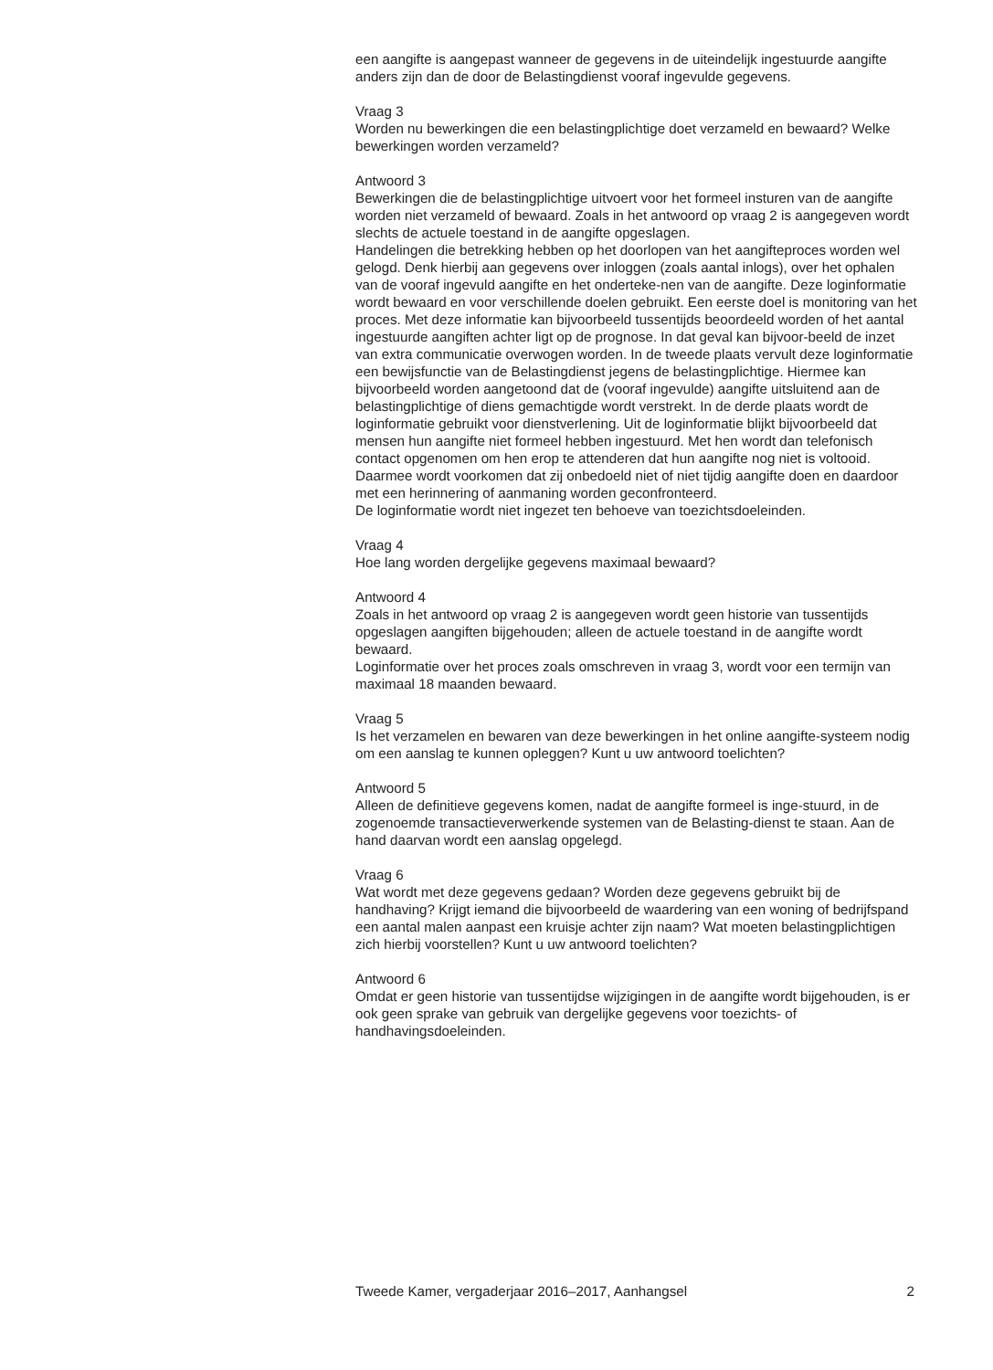een aangifte is aangepast wanneer de gegevens in de uiteindelijk ingestuurde aangifte anders zijn dan de door de Belastingdienst vooraf ingevulde gegevens.
Vraag 3
Worden nu bewerkingen die een belastingplichtige doet verzameld en bewaard? Welke bewerkingen worden verzameld?
Antwoord 3
Bewerkingen die de belastingplichtige uitvoert voor het formeel insturen van de aangifte worden niet verzameld of bewaard. Zoals in het antwoord op vraag 2 is aangegeven wordt slechts de actuele toestand in de aangifte opgeslagen.
Handelingen die betrekking hebben op het doorlopen van het aangifteproces worden wel gelogd. Denk hierbij aan gegevens over inloggen (zoals aantal inlogs), over het ophalen van de vooraf ingevuld aangifte en het onderteke-nen van de aangifte. Deze loginformatie wordt bewaard en voor verschillende doelen gebruikt. Een eerste doel is monitoring van het proces. Met deze informatie kan bijvoorbeeld tussentijds beoordeeld worden of het aantal ingestuurde aangiften achter ligt op de prognose. In dat geval kan bijvoor-beeld de inzet van extra communicatie overwogen worden. In de tweede plaats vervult deze loginformatie een bewijsfunctie van de Belastingdienst jegens de belastingplichtige. Hiermee kan bijvoorbeeld worden aangetoond dat de (vooraf ingevulde) aangifte uitsluitend aan de belastingplichtige of diens gemachtigde wordt verstrekt. In de derde plaats wordt de loginformatie gebruikt voor dienstverlening. Uit de loginformatie blijkt bijvoorbeeld dat mensen hun aangifte niet formeel hebben ingestuurd. Met hen wordt dan telefonisch contact opgenomen om hen erop te attenderen dat hun aangifte nog niet is voltooid. Daarmee wordt voorkomen dat zij onbedoeld niet of niet tijdig aangifte doen en daardoor met een herinnering of aanmaning worden geconfronteerd.
De loginformatie wordt niet ingezet ten behoeve van toezichtsdoeleinden.
Vraag 4
Hoe lang worden dergelijke gegevens maximaal bewaard?
Antwoord 4
Zoals in het antwoord op vraag 2 is aangegeven wordt geen historie van tussentijds opgeslagen aangiften bijgehouden; alleen de actuele toestand in de aangifte wordt bewaard.
Loginformatie over het proces zoals omschreven in vraag 3, wordt voor een termijn van maximaal 18 maanden bewaard.
Vraag 5
Is het verzamelen en bewaren van deze bewerkingen in het online aangifte-systeem nodig om een aanslag te kunnen opleggen? Kunt u uw antwoord toelichten?
Antwoord 5
Alleen de definitieve gegevens komen, nadat de aangifte formeel is inge-stuurd, in de zogenoemde transactieverwerkende systemen van de Belasting-dienst te staan. Aan de hand daarvan wordt een aanslag opgelegd.
Vraag 6
Wat wordt met deze gegevens gedaan? Worden deze gegevens gebruikt bij de handhaving? Krijgt iemand die bijvoorbeeld de waardering van een woning of bedrijfspand een aantal malen aanpast een kruisje achter zijn naam? Wat moeten belastingplichtigen zich hierbij voorstellen? Kunt u uw antwoord toelichten?
Antwoord 6
Omdat er geen historie van tussentijdse wijzigingen in de aangifte wordt bijgehouden, is er ook geen sprake van gebruik van dergelijke gegevens voor toezichts- of handhavingsdoeleinden.
Tweede Kamer, vergaderjaar 2016–2017, Aanhangsel 2